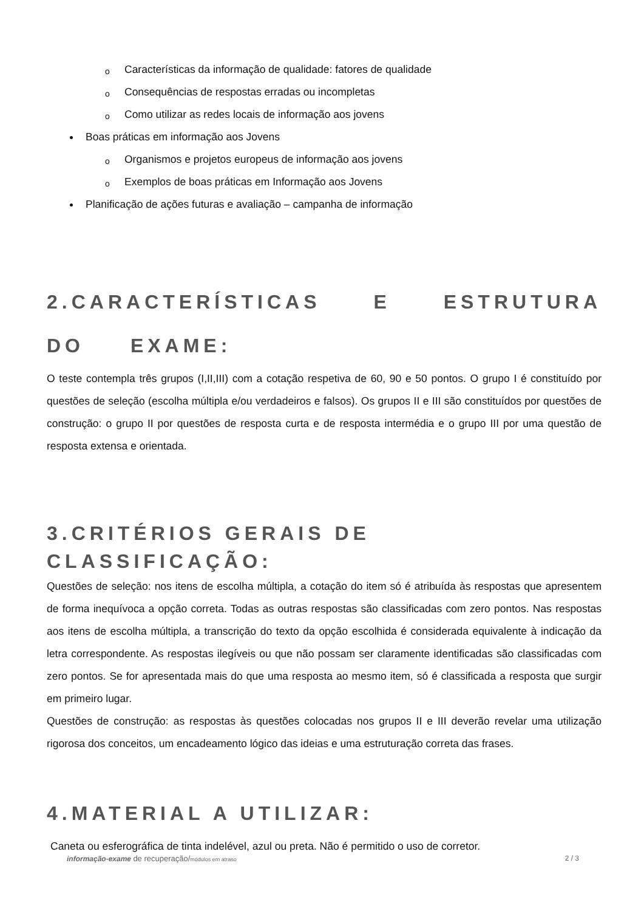o Características da informação de qualidade: fatores de qualidade
o Consequências de respostas erradas ou incompletas
o Como utilizar as redes locais de informação aos jovens
Boas práticas em informação aos Jovens
o Organismos e projetos europeus de informação aos jovens
o Exemplos de boas práticas em Informação aos Jovens
Planificação de ações futuras e avaliação – campanha de informação
2.CARACTERÍSTICAS E ESTRUTURA DO EXAME:
O teste contempla três grupos (I,II,III) com a cotação respetiva de 60, 90 e 50 pontos. O grupo I é constituído por questões de seleção (escolha múltipla e/ou verdadeiros e falsos). Os grupos II e III são constituídos por questões de construção: o grupo II por questões de resposta curta e de resposta intermédia e o grupo III por uma questão de resposta extensa e orientada.
3.CRITÉRIOS GERAIS DE CLASSIFICAÇÃO:
Questões de seleção: nos itens de escolha múltipla, a cotação do item só é atribuída às respostas que apresentem de forma inequívoca a opção correta. Todas as outras respostas são classificadas com zero pontos. Nas respostas aos itens de escolha múltipla, a transcrição do texto da opção escolhida é considerada equivalente à indicação da letra correspondente. As respostas ilegíveis ou que não possam ser claramente identificadas são classificadas com zero pontos. Se for apresentada mais do que uma resposta ao mesmo item, só é classificada a resposta que surgir em primeiro lugar.
Questões de construção: as respostas às questões colocadas nos grupos II e III deverão revelar uma utilização rigorosa dos conceitos, um encadeamento lógico das ideias e uma estruturação correta das frases.
4.MATERIAL A UTILIZAR:
Caneta ou esferográfica de tinta indelével, azul ou preta. Não é permitido o uso de corretor.
informação-exame de recuperação/módulos em atraso 2 / 3